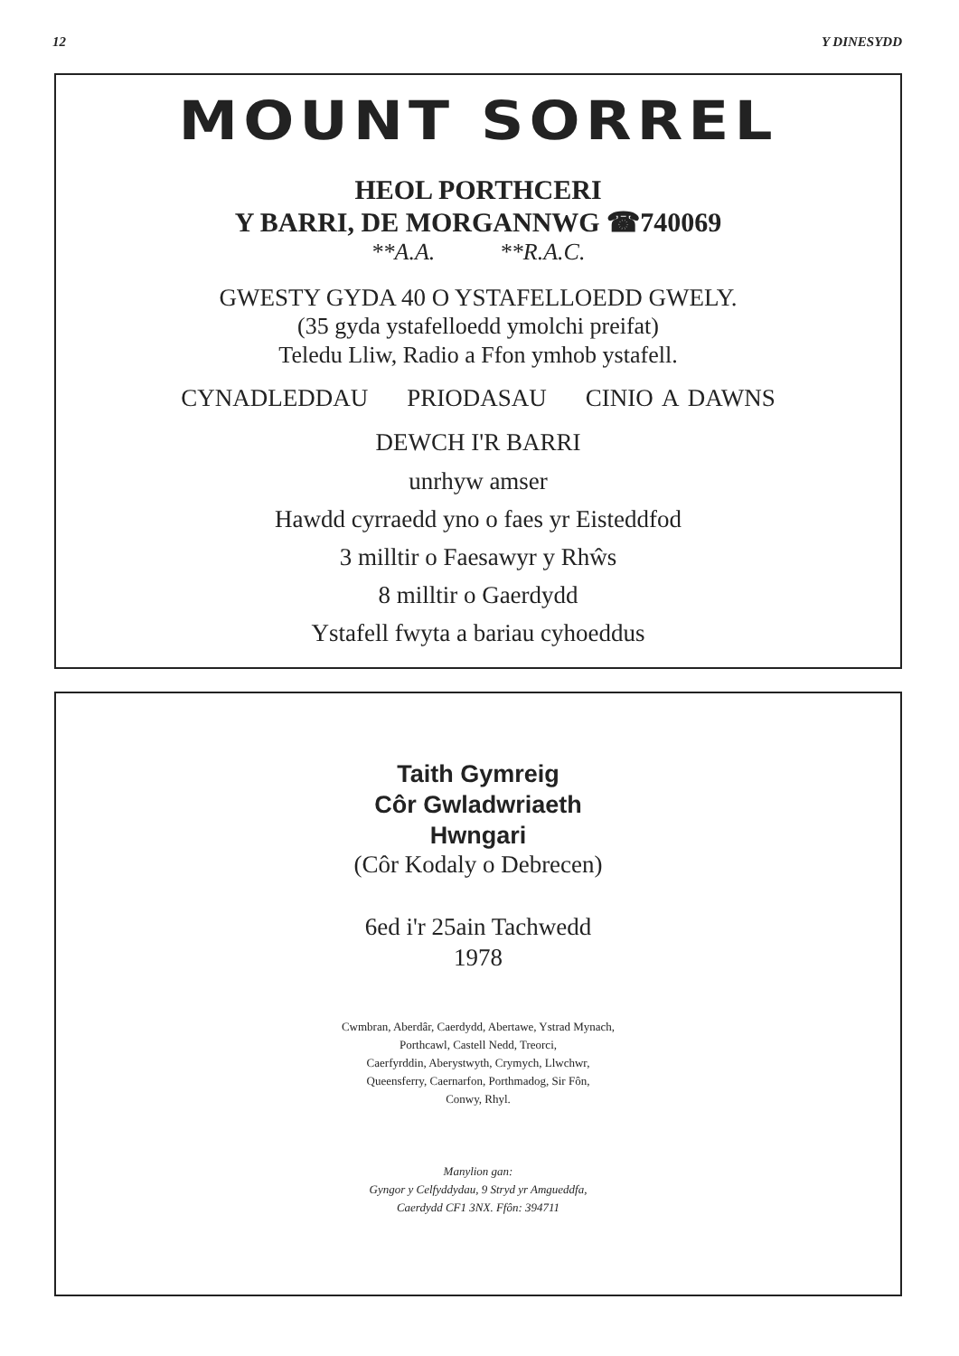12 Y DINESYDD
MOUNT SORREL
HEOL PORTHCERI
Y BARRI, DE MORGANNWG ☎740069
**A.A. **R.A.C.
GWESTY GYDA 40 O YSTAFELLOEDD GWELY.
(35 gyda ystafelloedd ymolchi preifat)
Teledu Lliw, Radio a Ffon ymhob ystafell.
CYNADLEDDAU PRIODASAU CINIO A DAWNS
DEWCH I'R BARRI
unrhyw amser
Hawdd cyrraedd yno o faes yr Eisteddfod
3 milltir o Faesawyr y Rhŵs
8 milltir o Gaerdydd
Ystafell fwyta a bariau cyhoeddus
Taith Gymreig
Côr Gwladwriaeth
Hwngari
(Côr Kodaly o Debrecen)
6ed i'r 25ain Tachwedd
1978
Cwmbran, Aberdâr, Caerdydd, Abertawe, Ystrad Mynach,
Porthcawl, Castell Nedd, Treorci,
Caerfyrddin, Aberystwyth, Crymych, Llwchwr,
Queensferry, Caernarfon, Porthmadog, Sir Fôn,
Conwy, Rhyl.
Manylion gan:
Gyngor y Celfyddydau, 9 Stryd yr Amgueddfa,
Caerdydd CF1 3NX. Ffôn: 394711